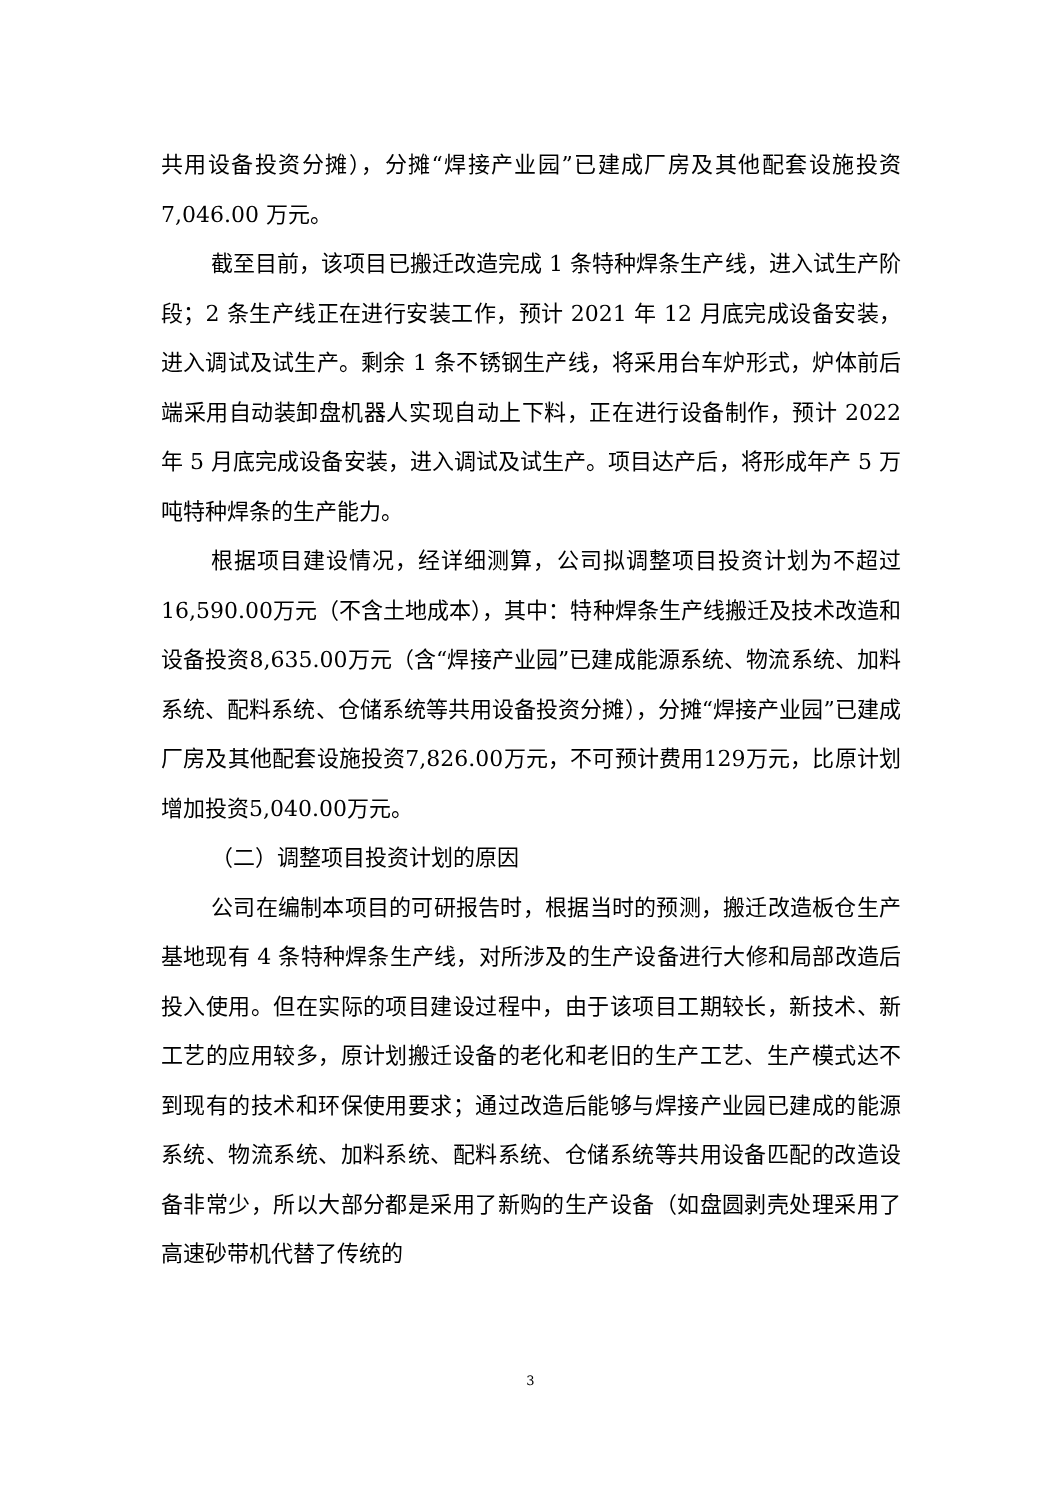共用设备投资分摊），分摊“焊接产业园”已建成厂房及其他配套设施投资 7,046.00 万元。
截至目前，该项目已搬迁改造完成 1 条特种焊条生产线，进入试生产阶段；2 条生产线正在进行安装工作，预计 2021 年 12 月底完成设备安装，进入调试及试生产。剩余 1 条不锈钢生产线，将采用台车炉形式，炉体前后端采用自动装卸盘机器人实现自动上下料，正在进行设备制作，预计 2022 年 5 月底完成设备安装，进入调试及试生产。项目达产后，将形成年产 5 万吨特种焊条的生产能力。
根据项目建设情况，经详细测算，公司拟调整项目投资计划为不超过16,590.00万元（不含土地成本），其中：特种焊条生产线搬迁及技术改造和设备投资8,635.00万元（含“焊接产业园”已建成能源系统、物流系统、加料系统、配料系统、仓储系统等共用设备投资分摊），分摊“焊接产业园”已建成厂房及其他配套设施投资7,826.00万元，不可预计费用129万元，比原计划增加投资5,040.00万元。
（二）调整项目投资计划的原因
公司在编制本项目的可研报告时，根据当时的预测，搬迁改造板仓生产基地现有 4 条特种焊条生产线，对所涉及的生产设备进行大修和局部改造后投入使用。但在实际的项目建设过程中，由于该项目工期较长，新技术、新工艺的应用较多，原计划搬迁设备的老化和老旧的生产工艺、生产模式达不到现有的技术和环保使用要求；通过改造后能够与焊接产业园已建成的能源系统、物流系统、加料系统、配料系统、仓储系统等共用设备匹配的改造设备非常少，所以大部分都是采用了新购的生产设备（如盘圆剥壳处理采用了高速砂带机代替了传统的
3